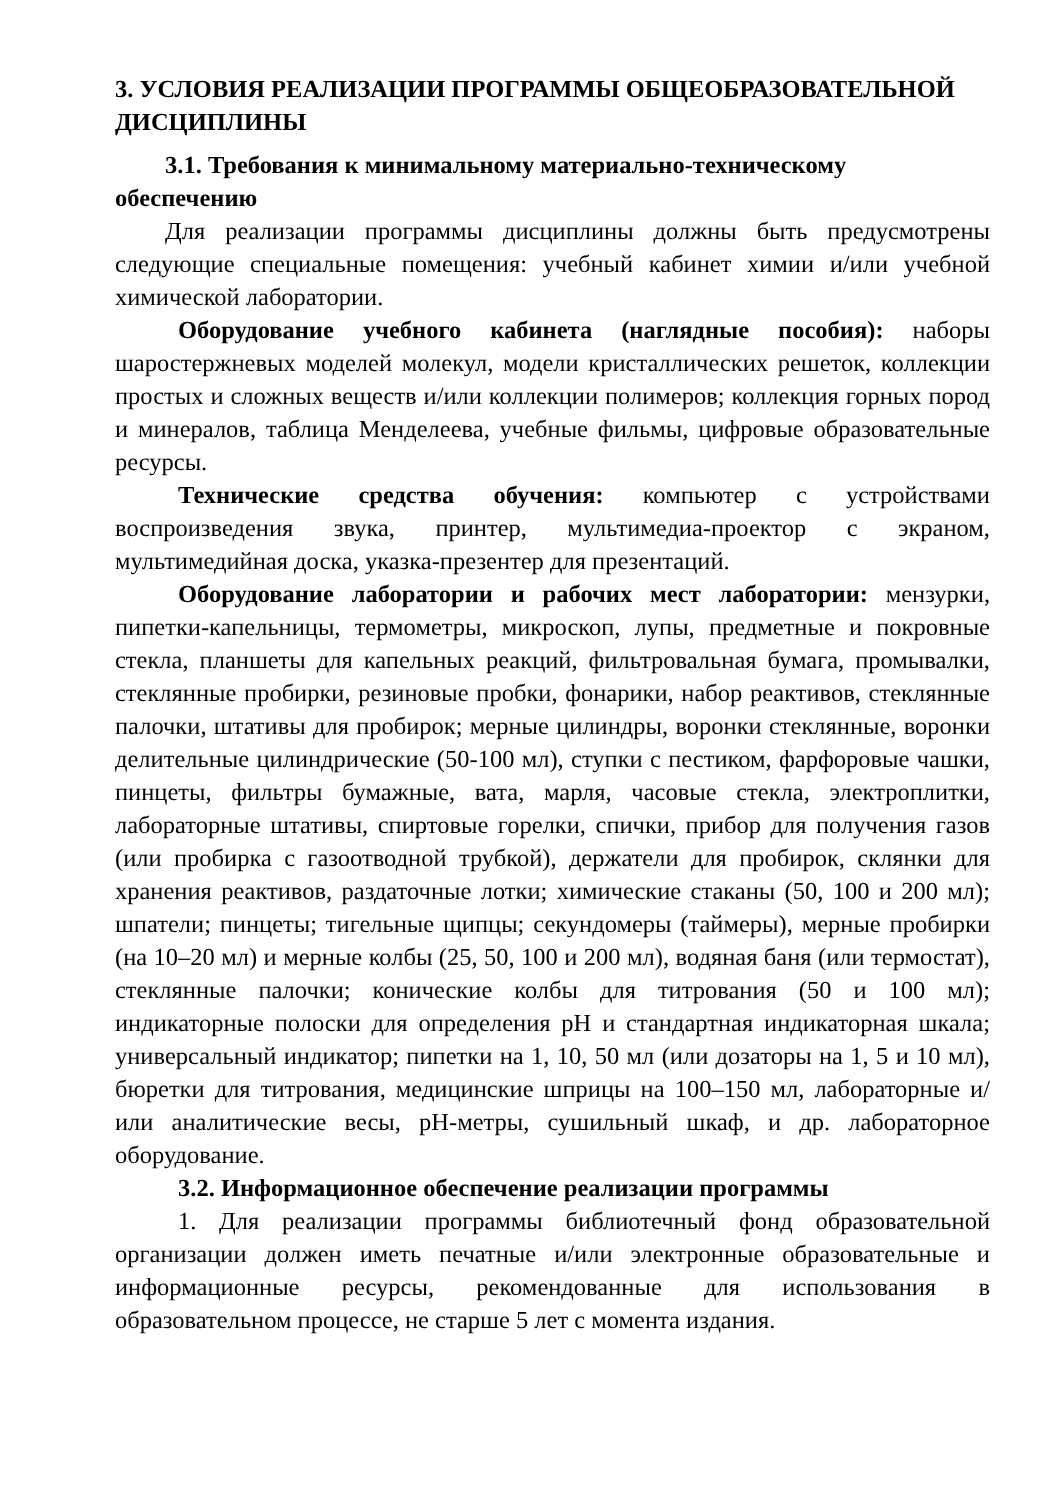3. УСЛОВИЯ РЕАЛИЗАЦИИ ПРОГРАММЫ ОБЩЕОБРАЗОВАТЕЛЬНОЙ ДИСЦИПЛИНЫ
3.1. Требования к минимальному материально-техническому обеспечению
Для реализации программы дисциплины должны быть предусмотрены следующие специальные помещения: учебный кабинет химии и/или учебной химической лаборатории.
Оборудование учебного кабинета (наглядные пособия): наборы шаростержневых моделей молекул, модели кристаллических решеток, коллекции простых и сложных веществ и/или коллекции полимеров; коллекция горных пород и минералов, таблица Менделеева, учебные фильмы, цифровые образовательные ресурсы.
Технические средства обучения: компьютер с устройствами воспроизведения звука, принтер, мультимедиа-проектор с экраном, мультимедийная доска, указка-презентер для презентаций.
Оборудование лаборатории и рабочих мест лаборатории: мензурки, пипетки-капельницы, термометры, микроскоп, лупы, предметные и покровные стекла, планшеты для капельных реакций, фильтровальная бумага, промывалки, стеклянные пробирки, резиновые пробки, фонарики, набор реактивов, стеклянные палочки, штативы для пробирок; мерные цилиндры, воронки стеклянные, воронки делительные цилиндрические (50-100 мл), ступки с пестиком, фарфоровые чашки, пинцеты, фильтры бумажные, вата, марля, часовые стекла, электроплитки, лабораторные штативы, спиртовые горелки, спички, прибор для получения газов (или пробирка с газоотводной трубкой), держатели для пробирок, склянки для хранения реактивов, раздаточные лотки; химические стаканы (50, 100 и 200 мл); шпатели; пинцеты; тигельные щипцы; секундомеры (таймеры), мерные пробирки (на 10–20 мл) и мерные колбы (25, 50, 100 и 200 мл), водяная баня (или термостат), стеклянные палочки; конические колбы для титрования (50 и 100 мл); индикаторные полоски для определения pH и стандартная индикаторная шкала; универсальный индикатор; пипетки на 1, 10, 50 мл (или дозаторы на 1, 5 и 10 мл), бюретки для титрования, медицинские шприцы на 100–150 мл, лабораторные и/или аналитические весы, pH-метры, сушильный шкаф, и др. лабораторное оборудование.
3.2. Информационное обеспечение реализации программы
1. Для реализации программы библиотечный фонд образовательной организации должен иметь печатные и/или электронные образовательные и информационные ресурсы, рекомендованные для использования в образовательном процессе, не старше 5 лет с момента издания.